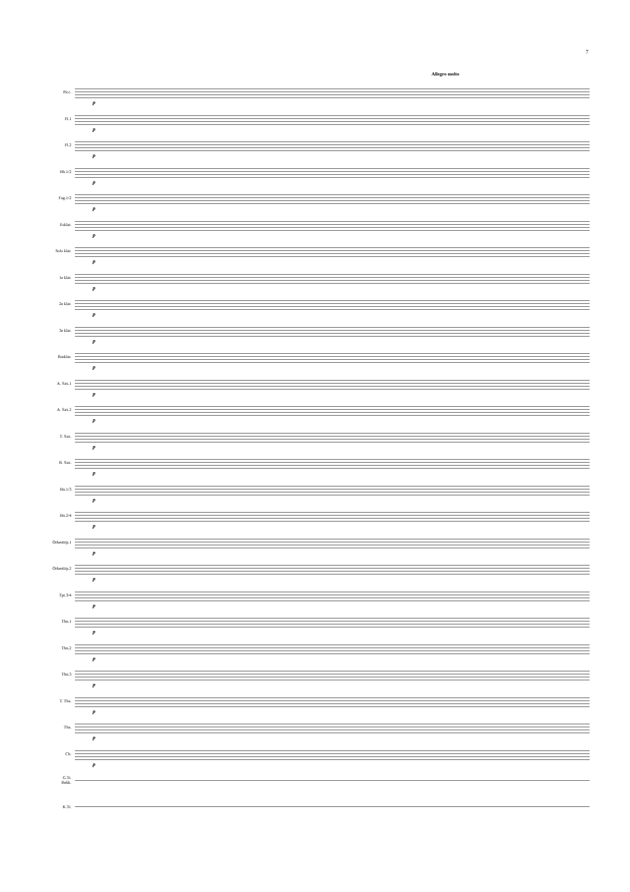7
Allegro molto
Picc.
p
Fl.1
p
Fl.2
p
Hb.1/2
p
Fag.1/2
p
Esklar.
p
Solo klar.
p
1e klar.
p
2e klar.
p
3e klar.
p
Basklar.
p
A. Sax.1
p
A. Sax.2
p
T. Sax.
p
B. Sax.
p
Hn.1/3
p
Hn.2/4
p
Orkesttrp.1
p
Orkesttrp.2
p
Tpt.3/4
p
Tbn.1
p
Tbn.2
p
Tbn.3
p
T. Tba.
p
Tba.
p
Cb.
p
G.Tr.
Bekk.
K.Tr.